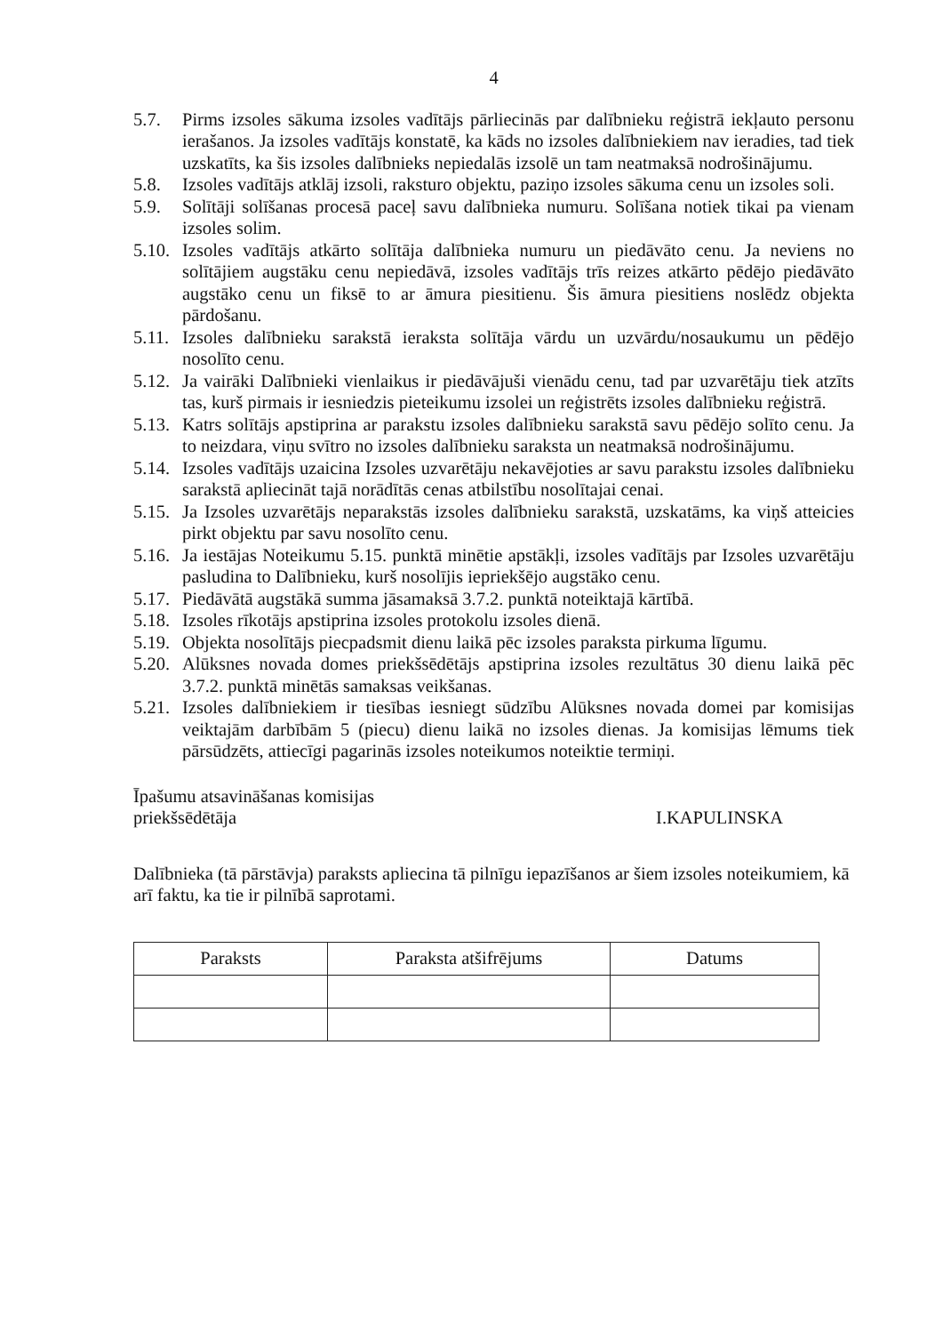4
5.7. Pirms izsoles sākuma izsoles vadītājs pārliecinās par dalībnieku reģistrā iekļauto personu ierašanos. Ja izsoles vadītājs konstatē, ka kāds no izsoles dalībniekiem nav ieradies, tad tiek uzskatīts, ka šis izsoles dalībnieks nepiedalās izsolē un tam neatmaksā nodrošinājumu.
5.8. Izsoles vadītājs atklāj izsoli, raksturo objektu, paziņo izsoles sākuma cenu un izsoles soli.
5.9. Solītāji solīšanas procesā paceļ savu dalībnieka numuru. Solīšana notiek tikai pa vienam izsoles solim.
5.10.
Izsoles vadītājs atkārto solītāja dalībnieka numuru un piedāvāto cenu. Ja neviens no solītājiem augstāku cenu nepiedāvā, izsoles vadītājs trīs reizes atkārto pēdējo piedāvāto augstāko cenu un fiksē to ar āmura piesitienu. Šis āmura piesitiens noslēdz objekta pārdošanu.
5.11.
Izsoles dalībnieku sarakstā ieraksta solītāja vārdu un uzvārdu/nosaukumu un pēdējo nosolīto cenu.
5.12.
Ja vairāki Dalībnieki vienlaikus ir piedāvājuši vienādu cenu, tad par uzvarētāju tiek atzīts tas, kurš pirmais ir iesniedzis pieteikumu izsolei un reģistrēts izsoles dalībnieku reģistrā.
5.13.
Katrs solītājs apstiprina ar parakstu izsoles dalībnieku sarakstā savu pēdējo solīto cenu. Ja to neizdara, viņu svītro no izsoles dalībnieku saraksta un neatmaksā nodrošinājumu.
5.14.
Izsoles vadītājs uzaicina Izsoles uzvarētāju nekavējoties ar savu parakstu izsoles dalībnieku sarakstā apliecināt tajā norādītās cenas atbilstību nosolītajai cenai.
5.15.
Ja Izsoles uzvarētājs neparakstās izsoles dalībnieku sarakstā, uzskatāms, ka viņš atteicies pirkt objektu par savu nosolīto cenu.
5.16.
Ja iestājas Noteikumu 5.15. punktā minētie apstākļi, izsoles vadītājs par Izsoles uzvarētāju pasludina to Dalībnieku, kurš nosolījis iepriekšējo augstāko cenu.
5.17.
Piedāvātā augstākā summa jāsamaksā 3.7.2. punktā noteiktajā kārtībā.
5.18.
Izsoles rīkotājs apstiprina izsoles protokolu izsoles dienā.
5.19.
Objekta nosolītājs piecpadsmit dienu laikā pēc izsoles paraksta pirkuma līgumu.
5.20.
Alūksnes novada domes priekšsēdētājs apstiprina izsoles rezultātus 30 dienu laikā pēc 3.7.2. punktā minētās samaksas veikšanas.
5.21.
Izsoles dalībniekiem ir tiesības iesniegt sūdzību Alūksnes novada domei par komisijas veiktajām darbībām 5 (piecu) dienu laikā no izsoles dienas. Ja komisijas lēmums tiek pārsūdzēts, attiecīgi pagarinās izsoles noteikumos noteiktie termiņi.
Īpašumu atsavināšanas komisijas
priekšsēdētāja
I.KAPULINSKA
Dalībnieka (tā pārstāvja) paraksts apliecina tā pilnīgu iepazīšanos ar šiem izsoles noteikumiem, kā arī faktu, ka tie ir pilnībā saprotami.
| Paraksts | Paraksta atšifrējums | Datums |
| --- | --- | --- |